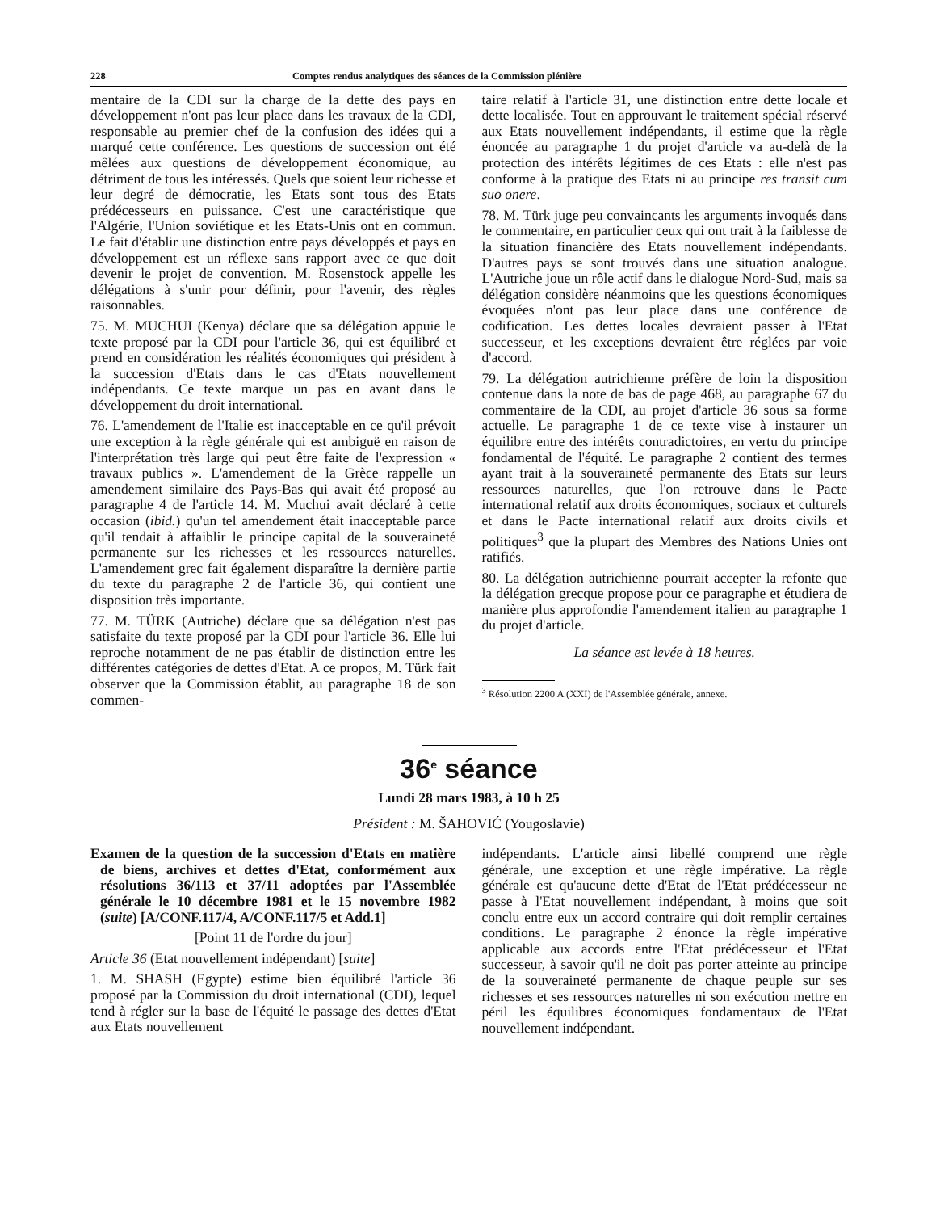228 Comptes rendus analytiques des séances de la Commission plénière
mentaire de la CDI sur la charge de la dette des pays en développement n'ont pas leur place dans les travaux de la CDI, responsable au premier chef de la confusion des idées qui a marqué cette conférence. Les questions de succession ont été mêlées aux questions de développement économique, au détriment de tous les intéressés. Quels que soient leur richesse et leur degré de démocratie, les Etats sont tous des Etats prédécesseurs en puissance. C'est une caractéristique que l'Algérie, l'Union soviétique et les Etats-Unis ont en commun. Le fait d'établir une distinction entre pays développés et pays en développement est un réflexe sans rapport avec ce que doit devenir le projet de convention. M. Rosenstock appelle les délégations à s'unir pour définir, pour l'avenir, des règles raisonnables.
75. M. MUCHUI (Kenya) déclare que sa délégation appuie le texte proposé par la CDI pour l'article 36, qui est équilibré et prend en considération les réalités économiques qui président à la succession d'Etats dans le cas d'Etats nouvellement indépendants. Ce texte marque un pas en avant dans le développement du droit international.
76. L'amendement de l'Italie est inacceptable en ce qu'il prévoit une exception à la règle générale qui est ambiguë en raison de l'interprétation très large qui peut être faite de l'expression « travaux publics ». L'amendement de la Grèce rappelle un amendement similaire des Pays-Bas qui avait été proposé au paragraphe 4 de l'article 14. M. Muchui avait déclaré à cette occasion (ibid.) qu'un tel amendement était inacceptable parce qu'il tendait à affaiblir le principe capital de la souveraineté permanente sur les richesses et les ressources naturelles. L'amendement grec fait également disparaître la dernière partie du texte du paragraphe 2 de l'article 36, qui contient une disposition très importante.
77. M. TÜRK (Autriche) déclare que sa délégation n'est pas satisfaite du texte proposé par la CDI pour l'article 36. Elle lui reproche notamment de ne pas établir de distinction entre les différentes catégories de dettes d'Etat. A ce propos, M. Türk fait observer que la Commission établit, au paragraphe 18 de son commen-
taire relatif à l'article 31, une distinction entre dette locale et dette localisée. Tout en approuvant le traitement spécial réservé aux Etats nouvellement indépendants, il estime que la règle énoncée au paragraphe 1 du projet d'article va au-delà de la protection des intérêts légitimes de ces Etats : elle n'est pas conforme à la pratique des Etats ni au principe res transit cum suo onere.
78. M. Türk juge peu convaincants les arguments invoqués dans le commentaire, en particulier ceux qui ont trait à la faiblesse de la situation financière des Etats nouvellement indépendants. D'autres pays se sont trouvés dans une situation analogue. L'Autriche joue un rôle actif dans le dialogue Nord-Sud, mais sa délégation considère néanmoins que les questions économiques évoquées n'ont pas leur place dans une conférence de codification. Les dettes locales devraient passer à l'Etat successeur, et les exceptions devraient être réglées par voie d'accord.
79. La délégation autrichienne préfère de loin la disposition contenue dans la note de bas de page 468, au paragraphe 67 du commentaire de la CDI, au projet d'article 36 sous sa forme actuelle. Le paragraphe 1 de ce texte vise à instaurer un équilibre entre des intérêts contradictoires, en vertu du principe fondamental de l'équité. Le paragraphe 2 contient des termes ayant trait à la souveraineté permanente des Etats sur leurs ressources naturelles, que l'on retrouve dans le Pacte international relatif aux droits économiques, sociaux et culturels et dans le Pacte international relatif aux droits civils et politiques<sup>3</sup> que la plupart des Membres des Nations Unies ont ratifiés.
80. La délégation autrichienne pourrait accepter la refonte que la délégation grecque propose pour ce paragraphe et étudiera de manière plus approfondie l'amendement italien au paragraphe 1 du projet d'article.
La séance est levée à 18 heures.
<sup>3</sup> Résolution 2200 A (XXI) de l'Assemblée générale, annexe.
36<sup>e</sup> séance
Lundi 28 mars 1983, à 10 h 25
Président : M. ŠAHOVIĆ (Yougoslavie)
Examen de la question de la succession d'Etats en matière de biens, archives et dettes d'Etat, conformément aux résolutions 36/113 et 37/11 adoptées par l'Assemblée générale le 10 décembre 1981 et le 15 novembre 1982 (suite) [A/CONF.117/4, A/CONF.117/5 et Add.1]
[Point 11 de l'ordre du jour]
Article 36 (Etat nouvellement indépendant) [suite]
1. M. SHASH (Egypte) estime bien équilibré l'article 36 proposé par la Commission du droit international (CDI), lequel tend à régler sur la base de l'équité le passage des dettes d'Etat aux Etats nouvellement
indépendants. L'article ainsi libellé comprend une règle générale, une exception et une règle impérative. La règle générale est qu'aucune dette d'Etat de l'Etat prédécesseur ne passe à l'Etat nouvellement indépendant, à moins que soit conclu entre eux un accord contraire qui doit remplir certaines conditions. Le paragraphe 2 énonce la règle impérative applicable aux accords entre l'Etat prédécesseur et l'Etat successeur, à savoir qu'il ne doit pas porter atteinte au principe de la souveraineté permanente de chaque peuple sur ses richesses et ses ressources naturelles ni son exécution mettre en péril les équilibres économiques fondamentaux de l'Etat nouvellement indépendant.